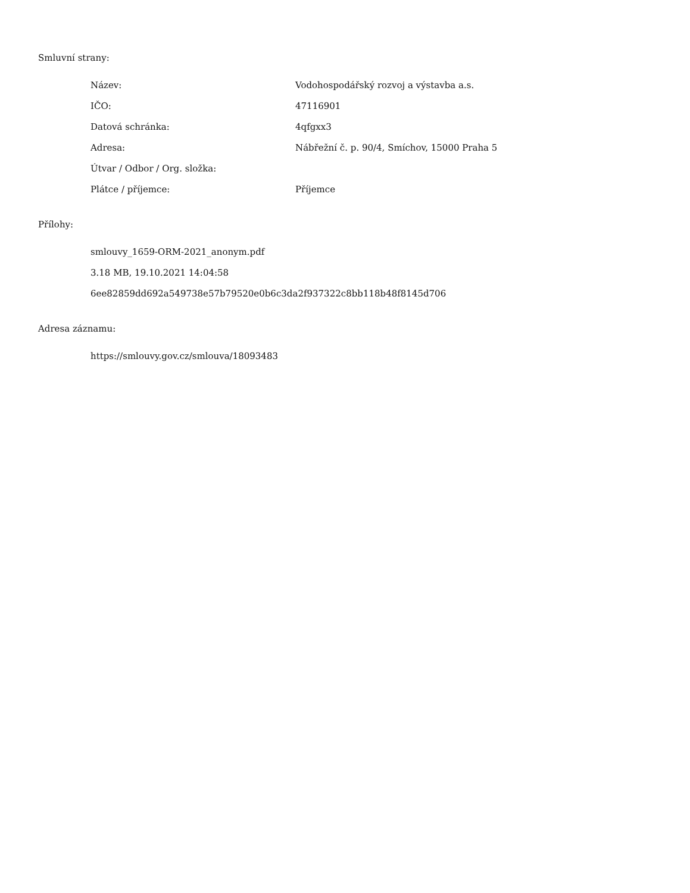Smluvní strany:
| Název: | Vodohospodářský rozvoj a výstavba a.s. |
| IČO: | 47116901 |
| Datová schránka: | 4qfgxx3 |
| Adresa: | Nábřežní č. p. 90/4, Smíchov, 15000 Praha 5 |
| Útvar / Odbor / Org. složka: | |
| Plátce / příjemce: | Příjemce |
Přílohy:
smlouvy_1659-ORM-2021_anonym.pdf
3.18 MB, 19.10.2021 14:04:58
6ee82859dd692a549738e57b79520e0b6c3da2f937322c8bb118b48f8145d706
Adresa záznamu:
https://smlouvy.gov.cz/smlouva/18093483